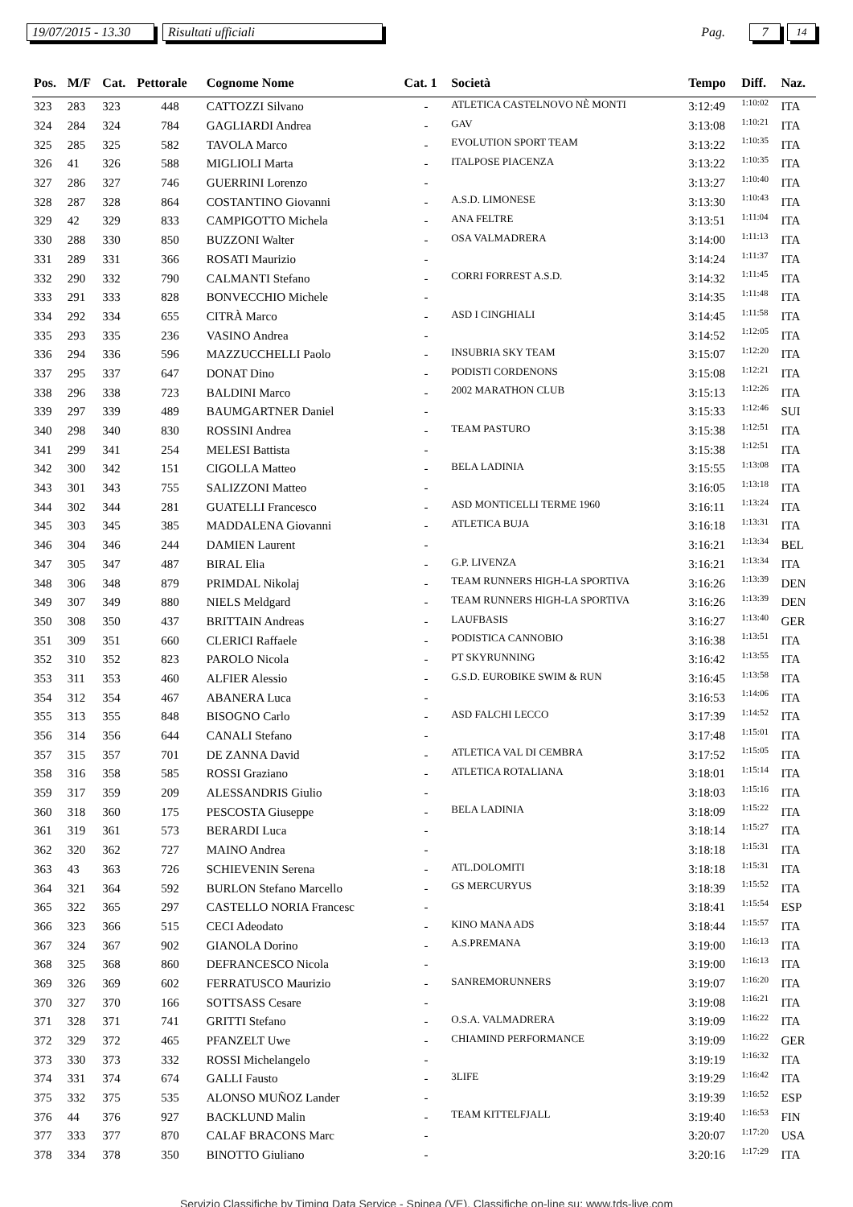19/07/2015 - 13.30 Risultati ufficiali Pag. 7 14
| Pos. | M/F | Cat. | Pettorale | Cognome Nome | Cat. 1 | Società | Tempo | Diff. | Naz. |
| --- | --- | --- | --- | --- | --- | --- | --- | --- | --- |
| 323 | 283 | 323 | 448 | CATTOZZI Silvano | - | ATLETICA CASTELNOVO NÈ MONTI | 3:12:49 | 1:10:02 | ITA |
| 324 | 284 | 324 | 784 | GAGLIARDI Andrea | - | GAV | 3:13:08 | 1:10:21 | ITA |
| 325 | 285 | 325 | 582 | TAVOLA Marco | - | EVOLUTION SPORT TEAM | 3:13:22 | 1:10:35 | ITA |
| 326 | 41 | 326 | 588 | MIGLIOLI Marta | - | ITALPOSE PIACENZA | 3:13:22 | 1:10:35 | ITA |
| 327 | 286 | 327 | 746 | GUERRINI Lorenzo | - | | 3:13:27 | 1:10:40 | ITA |
| 328 | 287 | 328 | 864 | COSTANTINO Giovanni | - | A.S.D. LIMONESE | 3:13:30 | 1:10:43 | ITA |
| 329 | 42 | 329 | 833 | CAMPIGOTTO Michela | - | ANA FELTRE | 3:13:51 | 1:11:04 | ITA |
| 330 | 288 | 330 | 850 | BUZZONI Walter | - | OSA VALMADRERA | 3:14:00 | 1:11:13 | ITA |
| 331 | 289 | 331 | 366 | ROSATI Maurizio | - | | 3:14:24 | 1:11:37 | ITA |
| 332 | 290 | 332 | 790 | CALMANTI Stefano | - | CORRI FORREST A.S.D. | 3:14:32 | 1:11:45 | ITA |
| 333 | 291 | 333 | 828 | BONVECCHIO Michele | - | | 3:14:35 | 1:11:48 | ITA |
| 334 | 292 | 334 | 655 | CITRÀ Marco | - | ASD I CINGHIALI | 3:14:45 | 1:11:58 | ITA |
| 335 | 293 | 335 | 236 | VASINO Andrea | - | | 3:14:52 | 1:12:05 | ITA |
| 336 | 294 | 336 | 596 | MAZZUCCHELLI Paolo | - | INSUBRIA SKY TEAM | 3:15:07 | 1:12:20 | ITA |
| 337 | 295 | 337 | 647 | DONAT Dino | - | PODISTI CORDENONS | 3:15:08 | 1:12:21 | ITA |
| 338 | 296 | 338 | 723 | BALDINI Marco | - | 2002 MARATHON CLUB | 3:15:13 | 1:12:26 | ITA |
| 339 | 297 | 339 | 489 | BAUMGARTNER Daniel | - | | 3:15:33 | 1:12:46 | SUI |
| 340 | 298 | 340 | 830 | ROSSINI Andrea | - | TEAM PASTURO | 3:15:38 | 1:12:51 | ITA |
| 341 | 299 | 341 | 254 | MELESI Battista | - | | 3:15:38 | 1:12:51 | ITA |
| 342 | 300 | 342 | 151 | CIGOLLA Matteo | - | BELA LADINIA | 3:15:55 | 1:13:08 | ITA |
| 343 | 301 | 343 | 755 | SALIZZONI Matteo | - | | 3:16:05 | 1:13:18 | ITA |
| 344 | 302 | 344 | 281 | GUATELLI Francesco | - | ASD MONTICELLI TERME 1960 | 3:16:11 | 1:13:24 | ITA |
| 345 | 303 | 345 | 385 | MADDALENA Giovanni | - | ATLETICA BUJA | 3:16:18 | 1:13:31 | ITA |
| 346 | 304 | 346 | 244 | DAMIEN Laurent | - | | 3:16:21 | 1:13:34 | BEL |
| 347 | 305 | 347 | 487 | BIRAL Elia | - | G.P. LIVENZA | 3:16:21 | 1:13:34 | ITA |
| 348 | 306 | 348 | 879 | PRIMDAL Nikolaj | - | TEAM RUNNERS HIGH-LA SPORTIVA | 3:16:26 | 1:13:39 | DEN |
| 349 | 307 | 349 | 880 | NIELS Meldgard | - | TEAM RUNNERS HIGH-LA SPORTIVA | 3:16:26 | 1:13:39 | DEN |
| 350 | 308 | 350 | 437 | BRITTAIN Andreas | - | LAUFBASIS | 3:16:27 | 1:13:40 | GER |
| 351 | 309 | 351 | 660 | CLERICI Raffaele | - | PODISTICA CANNOBIO | 3:16:38 | 1:13:51 | ITA |
| 352 | 310 | 352 | 823 | PAROLO Nicola | - | PT SKYRUNNING | 3:16:42 | 1:13:55 | ITA |
| 353 | 311 | 353 | 460 | ALFIER Alessio | - | G.S.D. EUROBIKE SWIM & RUN | 3:16:45 | 1:13:58 | ITA |
| 354 | 312 | 354 | 467 | ABANERA Luca | - | | 3:16:53 | 1:14:06 | ITA |
| 355 | 313 | 355 | 848 | BISOGNO Carlo | - | ASD FALCHI LECCO | 3:17:39 | 1:14:52 | ITA |
| 356 | 314 | 356 | 644 | CANALI Stefano | - | | 3:17:48 | 1:15:01 | ITA |
| 357 | 315 | 357 | 701 | DE ZANNA David | - | ATLETICA VAL DI CEMBRA | 3:17:52 | 1:15:05 | ITA |
| 358 | 316 | 358 | 585 | ROSSI Graziano | - | ATLETICA ROTALIANA | 3:18:01 | 1:15:14 | ITA |
| 359 | 317 | 359 | 209 | ALESSANDRIS Giulio | - | | 3:18:03 | 1:15:16 | ITA |
| 360 | 318 | 360 | 175 | PESCOSTA Giuseppe | - | BELA LADINIA | 3:18:09 | 1:15:22 | ITA |
| 361 | 319 | 361 | 573 | BERARDI Luca | - | | 3:18:14 | 1:15:27 | ITA |
| 362 | 320 | 362 | 727 | MAINO Andrea | - | | 3:18:18 | 1:15:31 | ITA |
| 363 | 43 | 363 | 726 | SCHIEVENIN Serena | - | ATL.DOLOMITI | 3:18:18 | 1:15:31 | ITA |
| 364 | 321 | 364 | 592 | BURLON Stefano Marcello | - | GS MERCURYUS | 3:18:39 | 1:15:52 | ITA |
| 365 | 322 | 365 | 297 | CASTELLO NORIA Francesc | - | | 3:18:41 | 1:15:54 | ESP |
| 366 | 323 | 366 | 515 | CECI Adeodato | - | KINO MANA ADS | 3:18:44 | 1:15:57 | ITA |
| 367 | 324 | 367 | 902 | GIANOLA Dorino | - | A.S.PREMANA | 3:19:00 | 1:16:13 | ITA |
| 368 | 325 | 368 | 860 | DEFRANCESCO Nicola | - | | 3:19:00 | 1:16:13 | ITA |
| 369 | 326 | 369 | 602 | FERRATUSCO Maurizio | - | SANREMORUNNERS | 3:19:07 | 1:16:20 | ITA |
| 370 | 327 | 370 | 166 | SOTTSASS Cesare | - | | 3:19:08 | 1:16:21 | ITA |
| 371 | 328 | 371 | 741 | GRITTI Stefano | - | O.S.A. VALMADRERA | 3:19:09 | 1:16:22 | ITA |
| 372 | 329 | 372 | 465 | PFANZELT Uwe | - | CHIAMIND PERFORMANCE | 3:19:09 | 1:16:22 | GER |
| 373 | 330 | 373 | 332 | ROSSI Michelangelo | - | | 3:19:19 | 1:16:32 | ITA |
| 374 | 331 | 374 | 674 | GALLI Fausto | - | 3LIFE | 3:19:29 | 1:16:42 | ITA |
| 375 | 332 | 375 | 535 | ALONSO MUÑOZ Lander | - | | 3:19:39 | 1:16:52 | ESP |
| 376 | 44 | 376 | 927 | BACKLUND Malin | - | TEAM KITTELFJALL | 3:19:40 | 1:16:53 | FIN |
| 377 | 333 | 377 | 870 | CALAF BRACONS Marc | - | | 3:20:07 | 1:17:20 | USA |
| 378 | 334 | 378 | 350 | BINOTTO Giuliano | - | | 3:20:16 | 1:17:29 | ITA |
Servizio Classifiche by Timing Data Service - Spinea (VE). Classifiche on-line su: www.tds-live.com